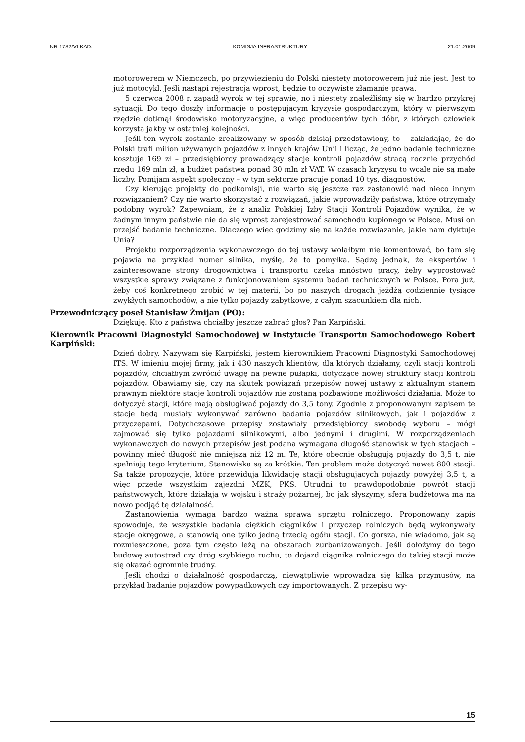NR 1782/VI KAD. KOMISJA INFRASTRUKTURY 21.01.2009
motorowerem w Niemczech, po przywiezieniu do Polski niestety motorowerem już nie jest. Jest to już motocykl. Jeśli nastąpi rejestracja wprost, będzie to oczywiste złamanie prawa.
5 czerwca 2008 r. zapadł wyrok w tej sprawie, no i niestety znaleźliśmy się w bardzo przykrej sytuacji. Do tego doszły informacje o postępującym kryzysie gospodarczym, który w pierwszym rzędzie dotknął środowisko motoryzacyjne, a więc producentów tych dóbr, z których człowiek korzysta jakby w ostatniej kolejności.
Jeśli ten wyrok zostanie zrealizowany w sposób dzisiaj przedstawiony, to – zakładając, że do Polski trafi milion używanych pojazdów z innych krajów Unii i licząc, że jedno badanie techniczne kosztuje 169 zł – przedsiębiorcy prowadzący stacje kontroli pojazdów stracą rocznie przychód rzędu 169 mln zł, a budżet państwa ponad 30 mln zł VAT. W czasach kryzysu to wcale nie są małe liczby. Pomijam aspekt społeczny – w tym sektorze pracuje ponad 10 tys. diagnostów.
Czy kierując projekty do podkomisji, nie warto się jeszcze raz zastanowić nad nieco innym rozwiązaniem? Czy nie warto skorzystać z rozwiązań, jakie wprowadziły państwa, które otrzymały podobny wyrok? Zapewniam, że z analiz Polskiej Izby Stacji Kontroli Pojazdów wynika, że w żadnym innym państwie nie da się wprost zarejestrować samochodu kupionego w Polsce. Musi on przejść badanie techniczne. Dlaczego więc godzimy się na każde rozwiązanie, jakie nam dyktuje Unia?
Projektu rozporządzenia wykonawczego do tej ustawy wolałbym nie komentować, bo tam się pojawia na przykład numer silnika, myślę, że to pomyłka. Sądzę jednak, że ekspertów i zainteresowane strony drogownictwa i transportu czeka mnóstwo pracy, żeby wyprostować wszystkie sprawy związane z funkcjonowaniem systemu badań technicznych w Polsce. Pora już, żeby coś konkretnego zrobić w tej materii, bo po naszych drogach jeżdżą codziennie tysiące zwykłych samochodów, a nie tylko pojazdy zabytkowe, z całym szacunkiem dla nich.
Przewodniczący poseł Stanisław Żmijan (PO):
Dziękuję. Kto z państwa chciałby jeszcze zabrać głos? Pan Karpiński.
Kierownik Pracowni Diagnostyki Samochodowej w Instytucie Transportu Samochodowego Robert Karpiński:
Dzień dobry. Nazywam się Karpiński, jestem kierownikiem Pracowni Diagnostyki Samochodowej ITS. W imieniu mojej firmy, jak i 430 naszych klientów, dla których działamy, czyli stacji kontroli pojazdów, chciałbym zwrócić uwagę na pewne pułapki, dotyczące nowej struktury stacji kontroli pojazdów. Obawiamy się, czy na skutek powiązań przepisów nowej ustawy z aktualnym stanem prawnym niektóre stacje kontroli pojazdów nie zostaną pozbawione możliwości działania. Może to dotyczyć stacji, które mają obsługiwać pojazdy do 3,5 tony. Zgodnie z proponowanym zapisem te stacje będą musiały wykonywać zarówno badania pojazdów silnikowych, jak i pojazdów z przyczepami. Dotychczasowe przepisy zostawiały przedsiębiorcy swobodę wyboru – mógł zajmować się tylko pojazdami silnikowymi, albo jednymi i drugimi. W rozporządzeniach wykonawczych do nowych przepisów jest podana wymagana długość stanowisk w tych stacjach – powinny mieć długość nie mniejszą niż 12 m. Te, które obecnie obsługują pojazdy do 3,5 t, nie spełniają tego kryterium, Stanowiska są za krótkie. Ten problem może dotyczyć nawet 800 stacji. Są także propozycje, które przewidują likwidację stacji obsługujących pojazdy powyżej 3,5 t, a więc przede wszystkim zajezdni MZK, PKS. Utrudni to prawdopodobnie powrót stacji państwowych, które działają w wojsku i straży pożarnej, bo jak słyszymy, sfera budżetowa ma na nowo podjąć tę działalność.
Zastanowienia wymaga bardzo ważna sprawa sprzętu rolniczego. Proponowany zapis spowoduje, że wszystkie badania ciężkich ciągników i przyczep rolniczych będą wykonywały stacje okręgowe, a stanowią one tylko jedną trzecią ogółu stacji. Co gorsza, nie wiadomo, jak są rozmieszczone, poza tym często leżą na obszarach zurbanizowanych. Jeśli dołożymy do tego budowę autostrad czy dróg szybkiego ruchu, to dojazd ciągnika rolniczego do takiej stacji może się okazać ogromnie trudny.
Jeśli chodzi o działalność gospodarczą, niewątpliwie wprowadza się kilka przymusów, na przykład badanie pojazdów powypadkowych czy importowanych. Z przepisu wy-
15